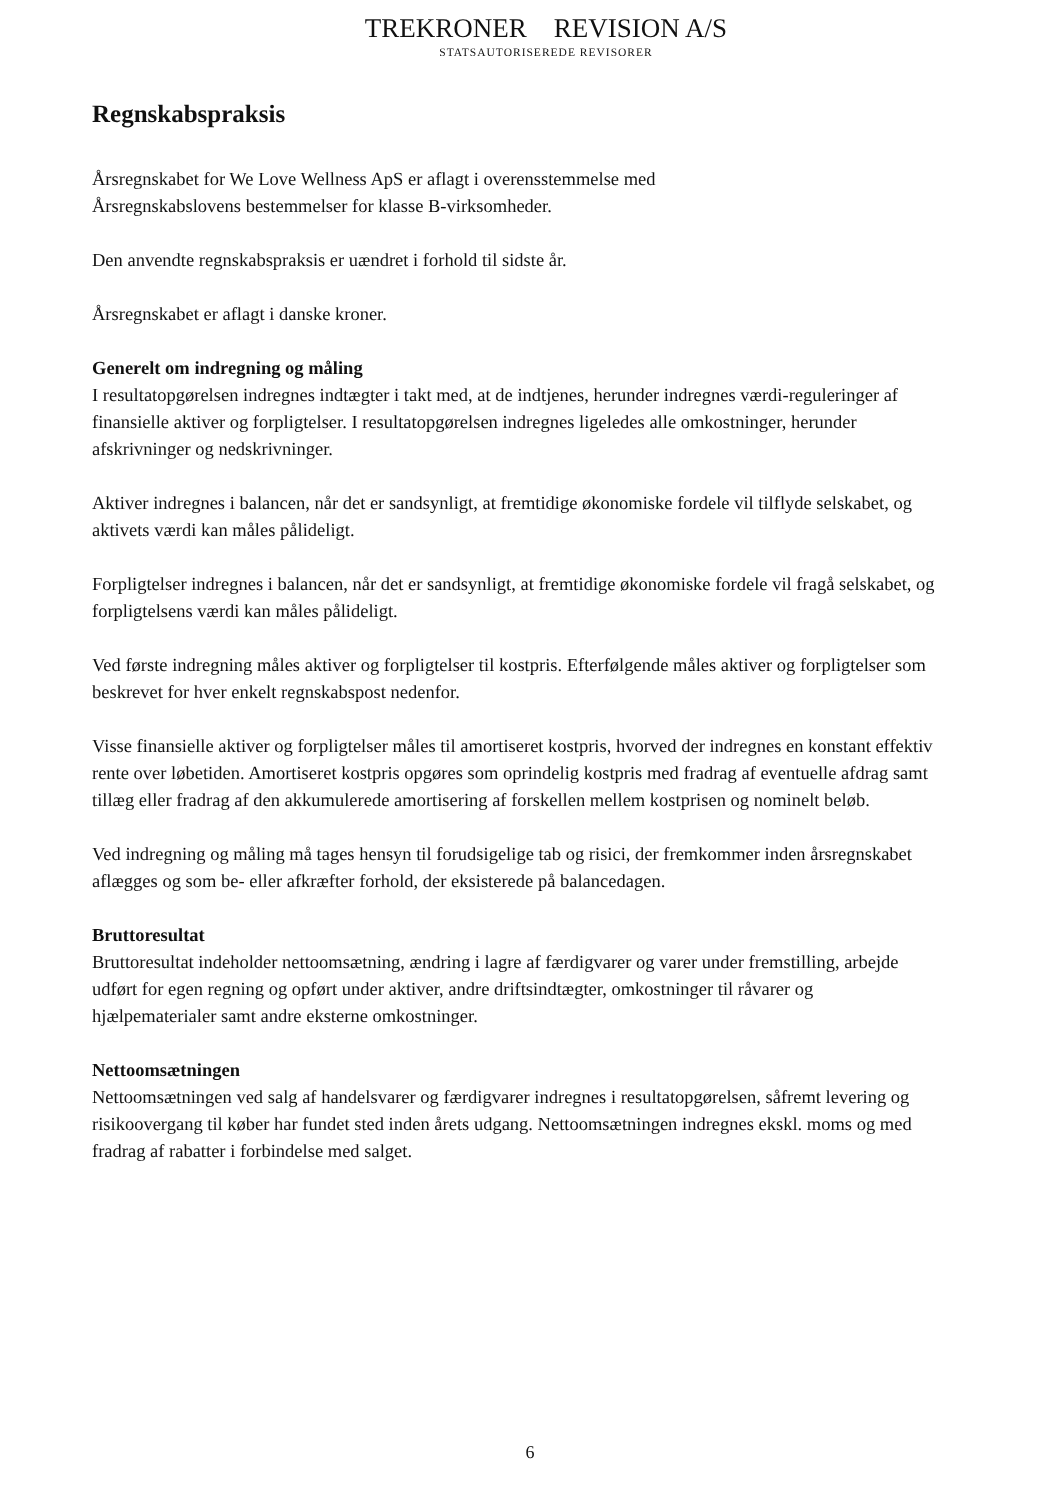TREKRONER REVISION A/S
STATSAUTORISEREDE REVISORER
Regnskabspraksis
Årsregnskabet for We Love Wellness ApS er aflagt i overensstemmelse med
Årsregnskabslovens bestemmelser for klasse B-virksomheder.
Den anvendte regnskabspraksis er uændret i forhold til sidste år.
Årsregnskabet er aflagt i danske kroner.
Generelt om indregning og måling
I resultatopgørelsen indregnes indtægter i takt med, at de indtjenes, herunder indregnes værdi-reguleringer af finansielle aktiver og forpligtelser. I resultatopgørelsen indregnes ligeledes alle omkostninger, herunder afskrivninger og nedskrivninger.
Aktiver indregnes i balancen, når det er sandsynligt, at fremtidige økonomiske fordele vil tilflyde selskabet, og aktivets værdi kan måles pålideligt.
Forpligtelser indregnes i balancen, når det er sandsynligt, at fremtidige økonomiske fordele vil fragå selskabet, og forpligtelsens værdi kan måles pålideligt.
Ved første indregning måles aktiver og forpligtelser til kostpris. Efterfølgende måles aktiver og forpligtelser som beskrevet for hver enkelt regnskabspost nedenfor.
Visse finansielle aktiver og forpligtelser måles til amortiseret kostpris, hvorved der indregnes en konstant effektiv rente over løbetiden. Amortiseret kostpris opgøres som oprindelig kostpris med fradrag af eventuelle afdrag samt tillæg eller fradrag af den akkumulerede amortisering af forskellen mellem kostprisen og nominelt beløb.
Ved indregning og måling må tages hensyn til forudsigelige tab og risici, der fremkommer inden årsregnskabet aflægges og som be- eller afkræfter forhold, der eksisterede på balancedagen.
Bruttoresultat
Bruttoresultat indeholder nettoomsætning, ændring i lagre af færdigvarer og varer under fremstilling, arbejde udført for egen regning og opført under aktiver, andre driftsindtægter, omkostninger til råvarer og hjælpematerialer samt andre eksterne omkostninger.
Nettoomsætningen
Nettoomsætningen ved salg af handelsvarer og færdigvarer indregnes i resultatopgørelsen, såfremt levering og risikoovergang til køber har fundet sted inden årets udgang. Nettoomsætningen indregnes ekskl. moms og med fradrag af rabatter i forbindelse med salget.
6